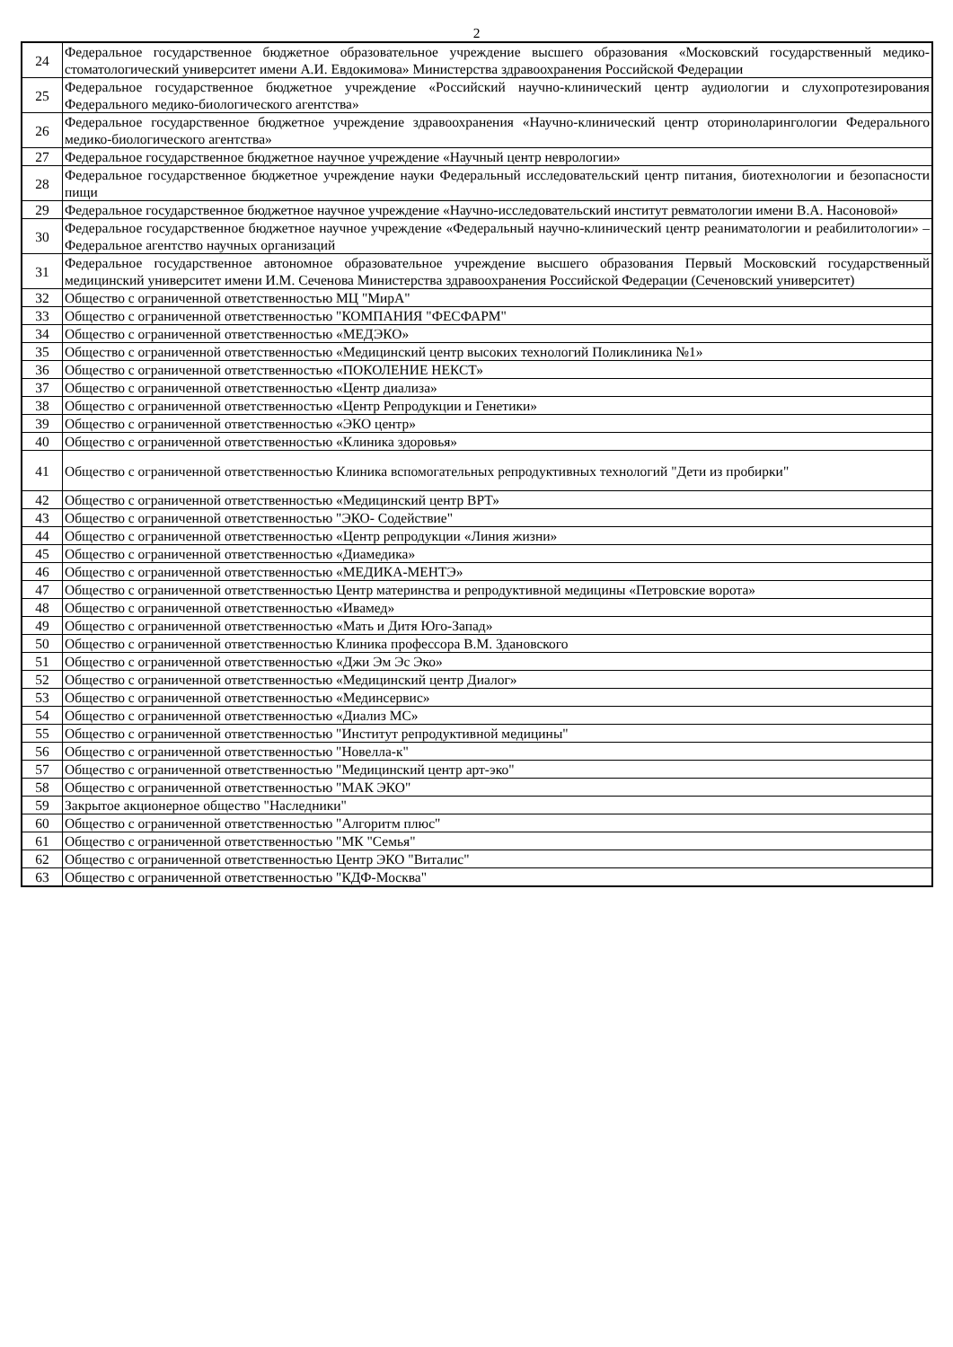2
| 24 | Федеральное государственное бюджетное образовательное учреждение высшего образования «Московский государственный медико-стоматологический университет имени А.И. Евдокимова» Министерства здравоохранения Российской Федерации |
| 25 | Федеральное государственное бюджетное учреждение «Российский научно-клинический центр аудиологии и слухопротезирования Федерального медико-биологического агентства» |
| 26 | Федеральное государственное бюджетное учреждение здравоохранения «Научно-клинический центр оториноларингологии Федерального медико-биологического агентства» |
| 27 | Федеральное государственное бюджетное научное учреждение «Научный центр неврологии» |
| 28 | Федеральное государственное бюджетное учреждение науки Федеральный исследовательский центр питания, биотехнологии и безопасности пищи |
| 29 | Федеральное государственное бюджетное научное учреждение «Научно-исследовательский институт ревматологии имени В.А. Насоновой» |
| 30 | Федеральное государственное бюджетное научное учреждение «Федеральный научно-клинический центр реаниматологии и реабилитологии» – Федеральное агентство научных организаций |
| 31 | Федеральное государственное автономное образовательное учреждение высшего образования Первый Московский государственный медицинский университет имени И.М. Сеченова Министерства здравоохранения Российской Федерации (Сеченовский университет) |
| 32 | Общество с ограниченной ответственностью МЦ "МирА" |
| 33 | Общество с ограниченной ответственностью "КОМПАНИЯ "ФЕСФАРМ" |
| 34 | Общество с ограниченной ответственностью «МЕДЭКО» |
| 35 | Общество с ограниченной ответственностью «Медицинский центр высоких технологий Поликлиника №1» |
| 36 | Общество с ограниченной ответственностью «ПОКОЛЕНИЕ НЕКСТ» |
| 37 | Общество с ограниченной ответственностью «Центр диализа» |
| 38 | Общество с ограниченной ответственностью «Центр Репродукции и Генетики» |
| 39 | Общество с ограниченной ответственностью «ЭКО центр» |
| 40 | Общество с ограниченной ответственностью «Клиника здоровья» |
| 41 | Общество с ограниченной ответственностью Клиника вспомогательных репродуктивных технологий "Дети из пробирки" |
| 42 | Общество с ограниченной ответственностью «Медицинский центр ВРТ» |
| 43 | Общество с ограниченной ответственностью "ЭКО- Содействие" |
| 44 | Общество с ограниченной ответственностью «Центр репродукции «Линия жизни» |
| 45 | Общество с ограниченной ответственностью «Диамедика» |
| 46 | Общество с ограниченной ответственностью «МЕДИКА-МЕНТЭ» |
| 47 | Общество с ограниченной ответственностью Центр материнства и репродуктивной медицины «Петровские ворота» |
| 48 | Общество с ограниченной ответственностью «Ивамед» |
| 49 | Общество с ограниченной ответственностью «Мать и Дитя Юго-Запад» |
| 50 | Общество с ограниченной ответственностью Клиника профессора В.М. Здановского |
| 51 | Общество с ограниченной ответственностью «Джи Эм Эс Эко» |
| 52 | Общество с ограниченной ответственностью «Медицинский центр Диалог» |
| 53 | Общество с ограниченной ответственностью «Мединсервис» |
| 54 | Общество с ограниченной ответственностью «Диализ МС» |
| 55 | Общество с ограниченной ответственностью "Институт репродуктивной медицины" |
| 56 | Общество с ограниченной ответственностью "Новелла-к" |
| 57 | Общество с ограниченной ответственностью "Медицинский центр арт-эко" |
| 58 | Общество с ограниченной ответственностью "МАК ЭКО" |
| 59 | Закрытое акционерное общество "Наследники" |
| 60 | Общество с ограниченной ответственностью "Алгоритм плюс" |
| 61 | Общество с ограниченной ответственностью "МК "Семья" |
| 62 | Общество с ограниченной ответственностью Центр ЭКО "Виталис" |
| 63 | Общество с ограниченной ответственностью "КДФ-Москва" |